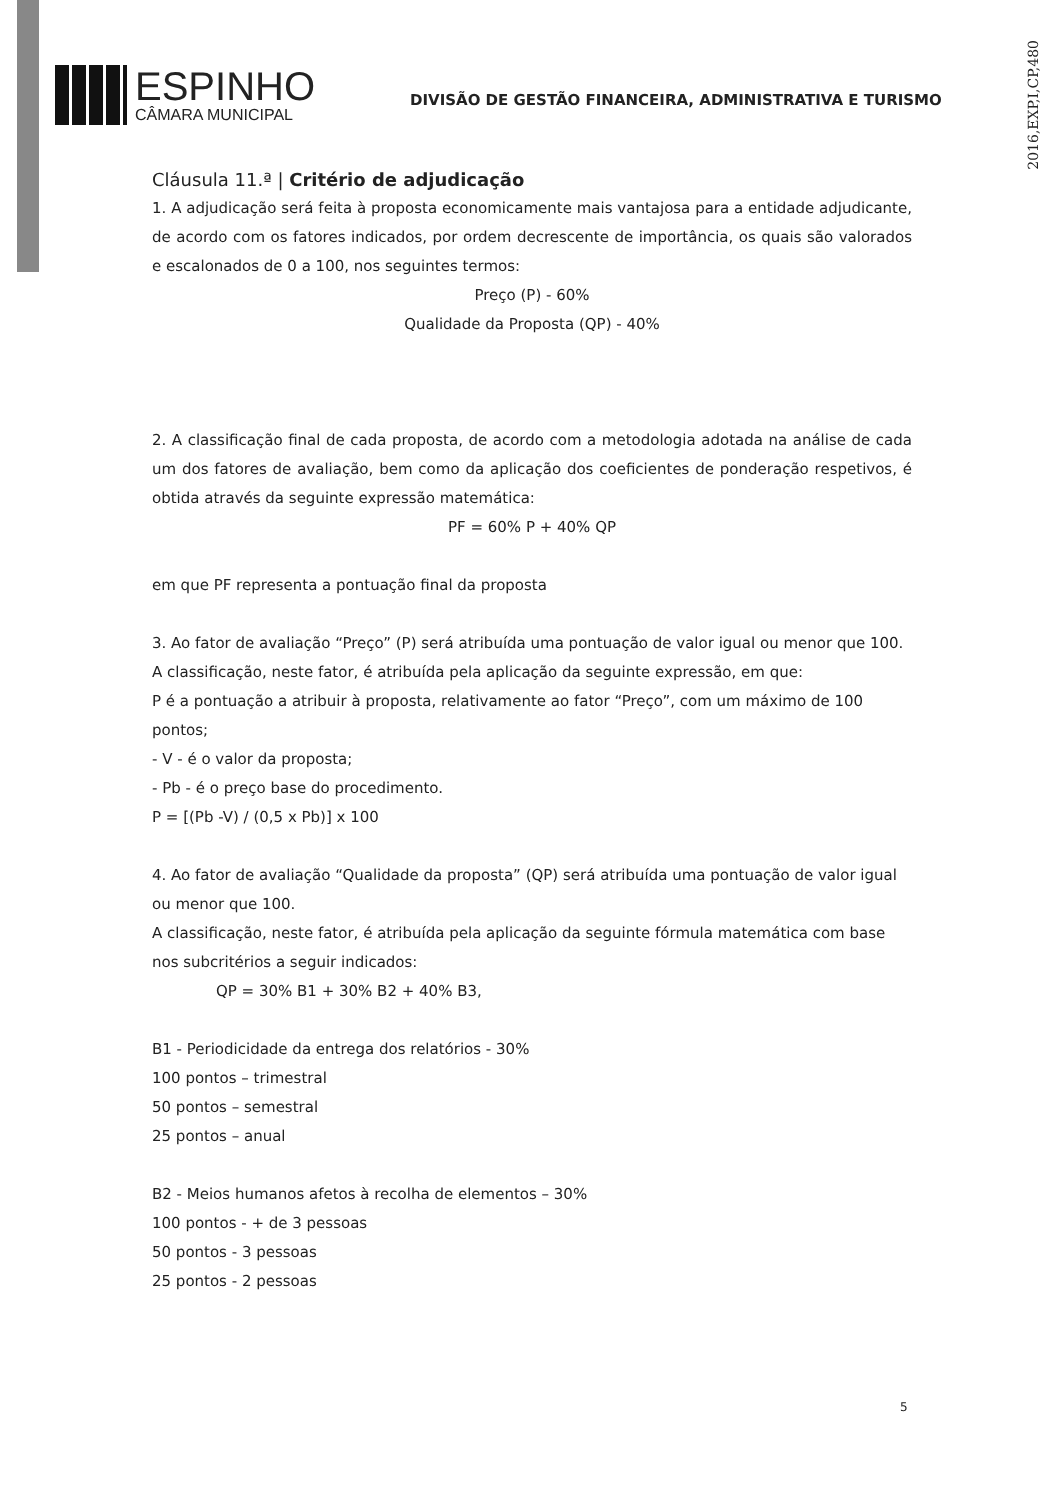2016,EXP,I,CP,480
ESPINHO
CÂMARA MUNICIPAL
DIVISÃO DE GESTÃO FINANCEIRA, ADMINISTRATIVA E TURISMO
Cláusula 11.ª | Critério de adjudicação
1. A adjudicação será feita à proposta economicamente mais vantajosa para a entidade adjudicante, de acordo com os fatores indicados, por ordem decrescente de importância, os quais são valorados e escalonados de 0 a 100, nos seguintes termos:
Preço (P) - 60%
Qualidade da Proposta (QP) - 40%
2. A classificação final de cada proposta, de acordo com a metodologia adotada na análise de cada um dos fatores de avaliação, bem como da aplicação dos coeficientes de ponderação respetivos, é obtida através da seguinte expressão matemática:
PF = 60% P + 40% QP
em que PF representa a pontuação final da proposta
3. Ao fator de avaliação “Preço” (P) será atribuída uma pontuação de valor igual ou menor que 100.
A classificação, neste fator, é atribuída pela aplicação da seguinte expressão, em que:
P é a pontuação a atribuir à proposta, relativamente ao fator “Preço”, com um máximo de 100 pontos;
- V - é o valor da proposta;
- Pb - é o preço base do procedimento.
P = [(Pb -V) / (0,5 x Pb)] x 100
4. Ao fator de avaliação “Qualidade da proposta” (QP) será atribuída uma pontuação de valor igual ou menor que 100.
A classificação, neste fator, é atribuída pela aplicação da seguinte fórmula matemática com base nos subcritérios a seguir indicados:
QP = 30% B1 + 30% B2 + 40% B3,
B1 - Periodicidade da entrega dos relatórios - 30%
100 pontos – trimestral
50 pontos – semestral
25 pontos – anual
B2 - Meios humanos afetos à recolha de elementos – 30%
100 pontos - + de 3 pessoas
50 pontos - 3 pessoas
25 pontos - 2 pessoas
5